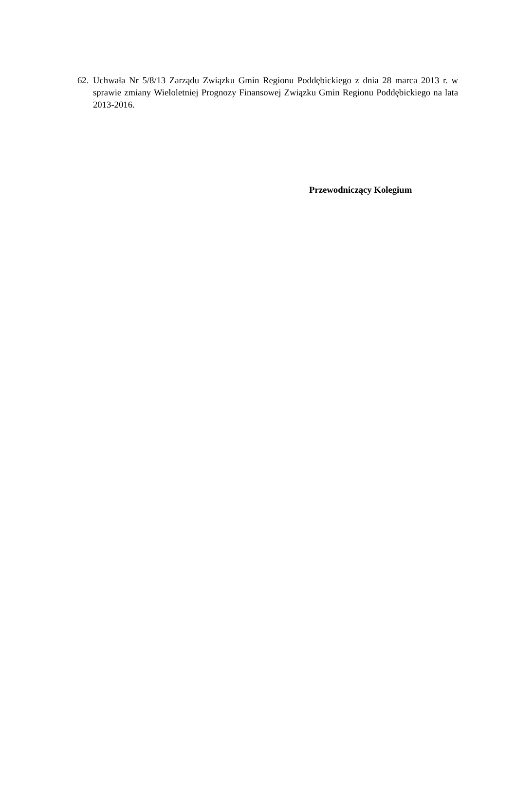62. Uchwała Nr 5/8/13 Zarządu Związku Gmin Regionu Poddębickiego z dnia 28 marca 2013 r. w sprawie zmiany Wieloletniej Prognozy Finansowej Związku Gmin Regionu Poddębickiego na lata 2013-2016.
Przewodniczący Kolegium